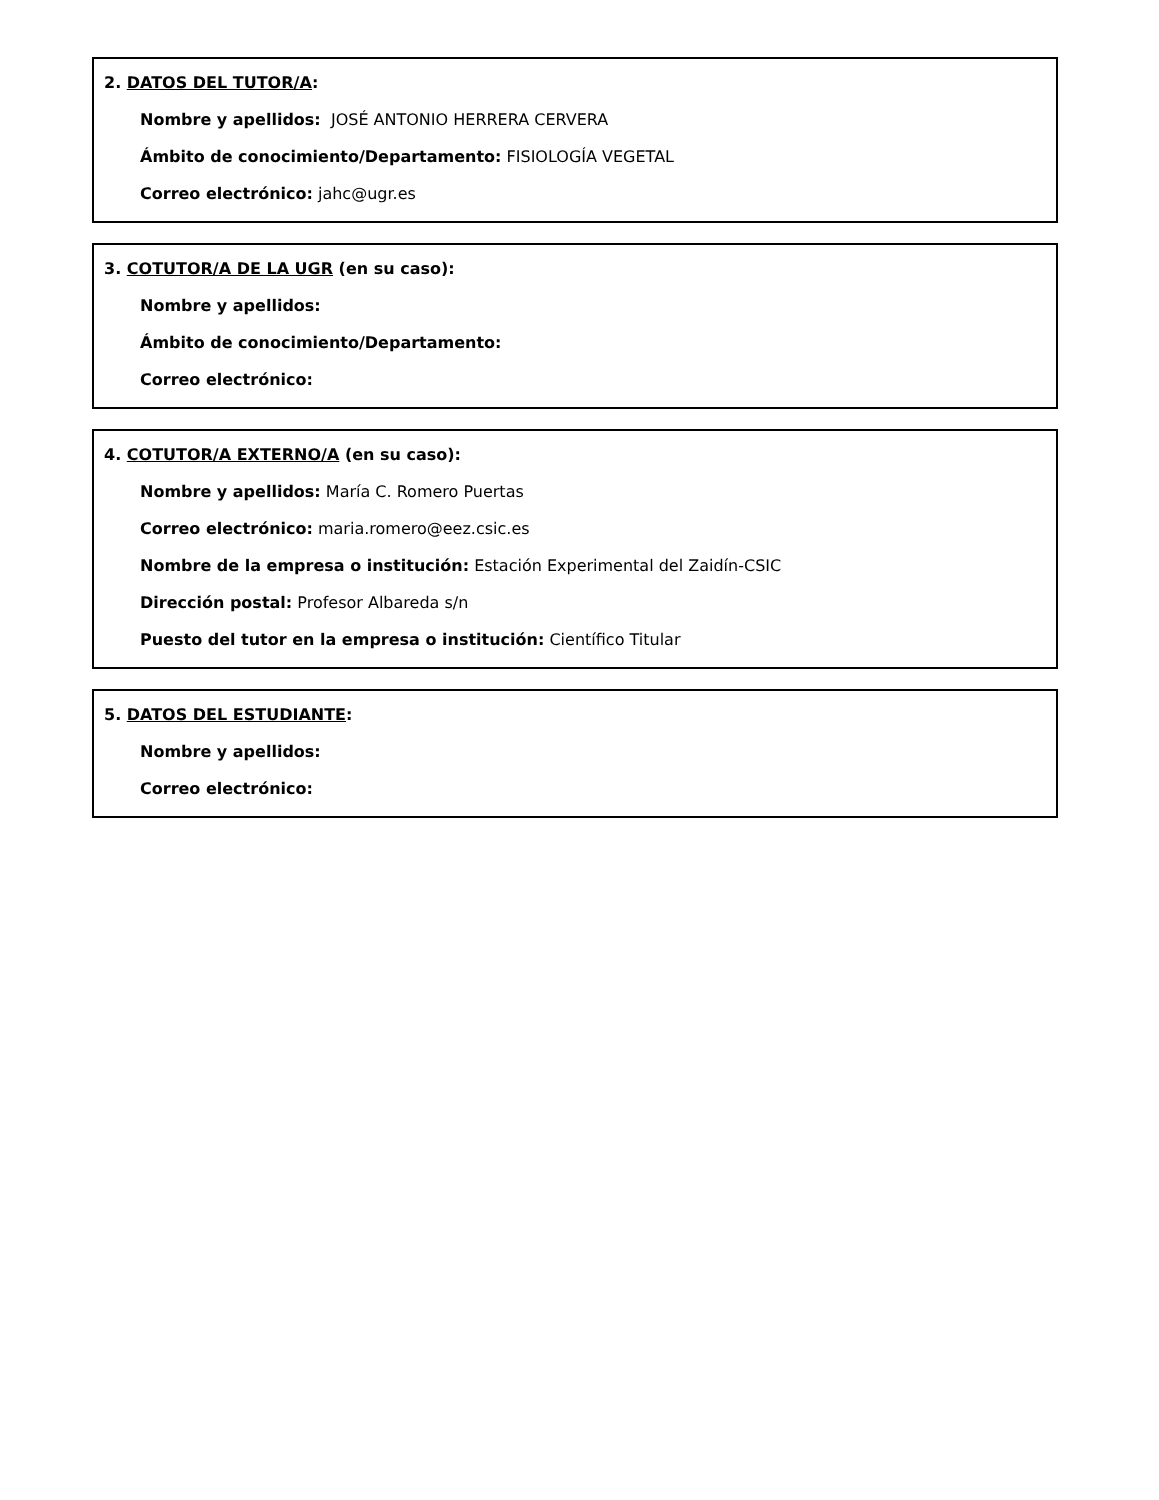2. DATOS DEL TUTOR/A:
Nombre y apellidos: JOSÉ ANTONIO HERRERA CERVERA
Ámbito de conocimiento/Departamento: FISIOLOGÍA VEGETAL
Correo electrónico: jahc@ugr.es
3. COTUTOR/A DE LA UGR (en su caso):
Nombre y apellidos:
Ámbito de conocimiento/Departamento:
Correo electrónico:
4. COTUTOR/A EXTERNO/A (en su caso):
Nombre y apellidos: María C. Romero Puertas
Correo electrónico: maria.romero@eez.csic.es
Nombre de la empresa o institución: Estación Experimental del Zaidín-CSIC
Dirección postal: Profesor Albareda s/n
Puesto del tutor en la empresa o institución: Científico Titular
5. DATOS DEL ESTUDIANTE:
Nombre y apellidos:
Correo electrónico: